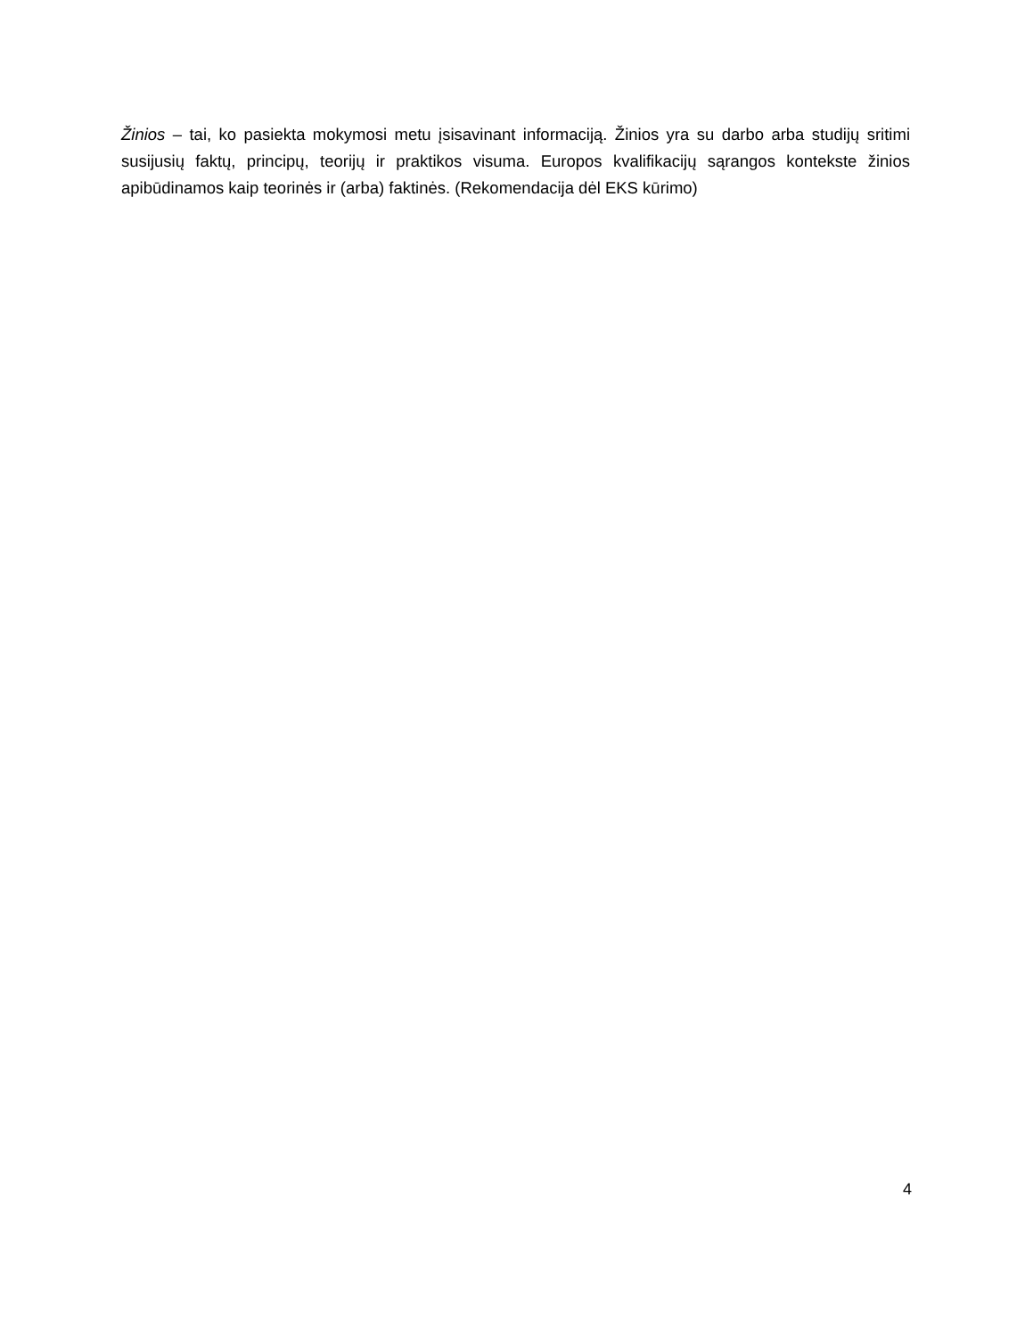Žinios – tai, ko pasiekta mokymosi metu įsisavinant informaciją. Žinios yra su darbo arba studijų sritimi susijusių faktų, principų, teorijų ir praktikos visuma. Europos kvalifikacijų sąrangos kontekste žinios apibūdinamos kaip teorinės ir (arba) faktinės. (Rekomendacija dėl EKS kūrimo)
4